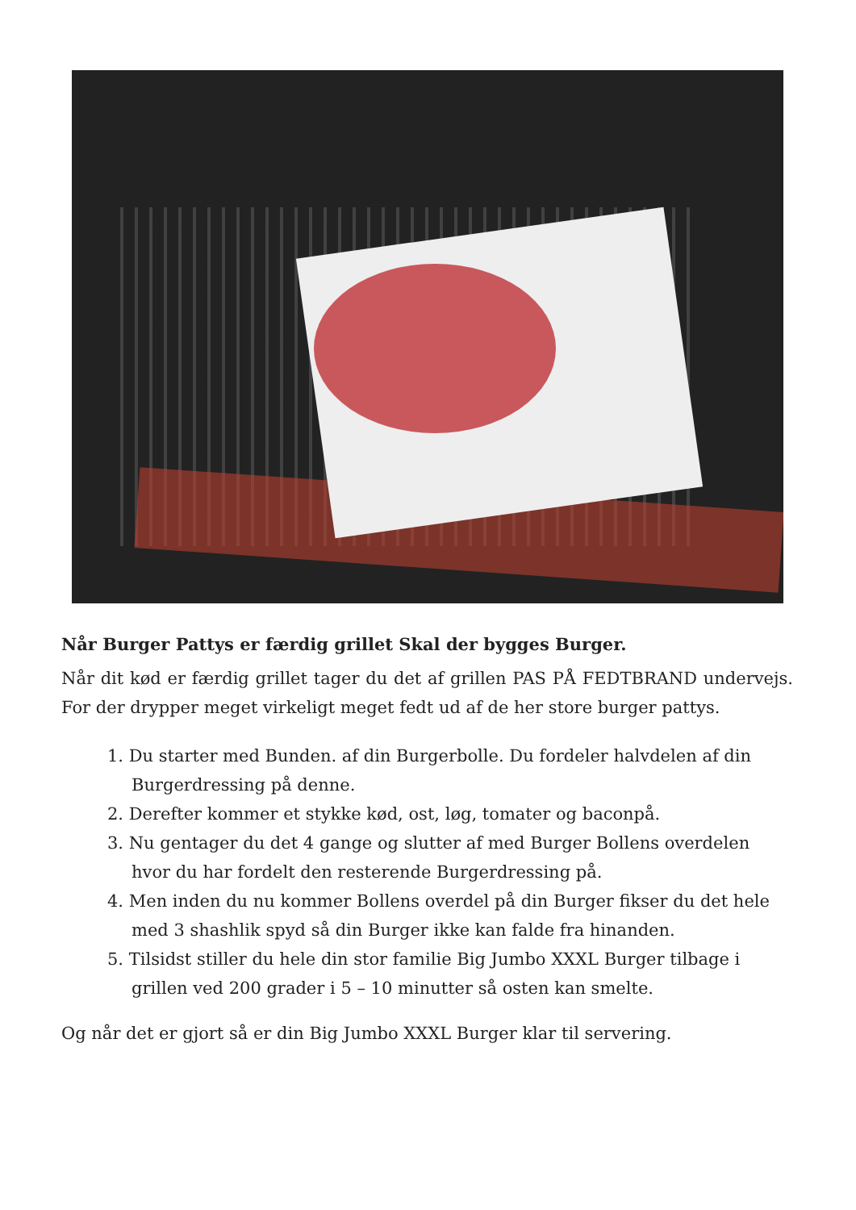Når Burger Pattys er færdig grillet Skal der bygges Burger.
Når dit kød er færdig grillet tager du det af grillen PAS PÅ FEDTBRAND undervejs. For der drypper meget virkeligt meget fedt ud af de her store burger pattys.
1. Du starter med Bunden. af din Burgerbolle. Du fordeler halvdelen af din Burgerdressing på denne.
2. Derefter kommer et stykke kød, ost, løg, tomater og baconpå.
3. Nu gentager du det 4 gange og slutter af med Burger Bollens overdelen hvor du har fordelt den resterende Burgerdressing på.
4. Men inden du nu kommer Bollens overdel på din Burger fikser du det hele med 3 shashlik spyd så din Burger ikke kan falde fra hinanden.
5. Tilsidst stiller du hele din stor familie Big Jumbo XXXL Burger tilbage i grillen ved 200 grader i 5 – 10 minutter så osten kan smelte.
Og når det er gjort så er din Big Jumbo XXXL Burger klar til servering.